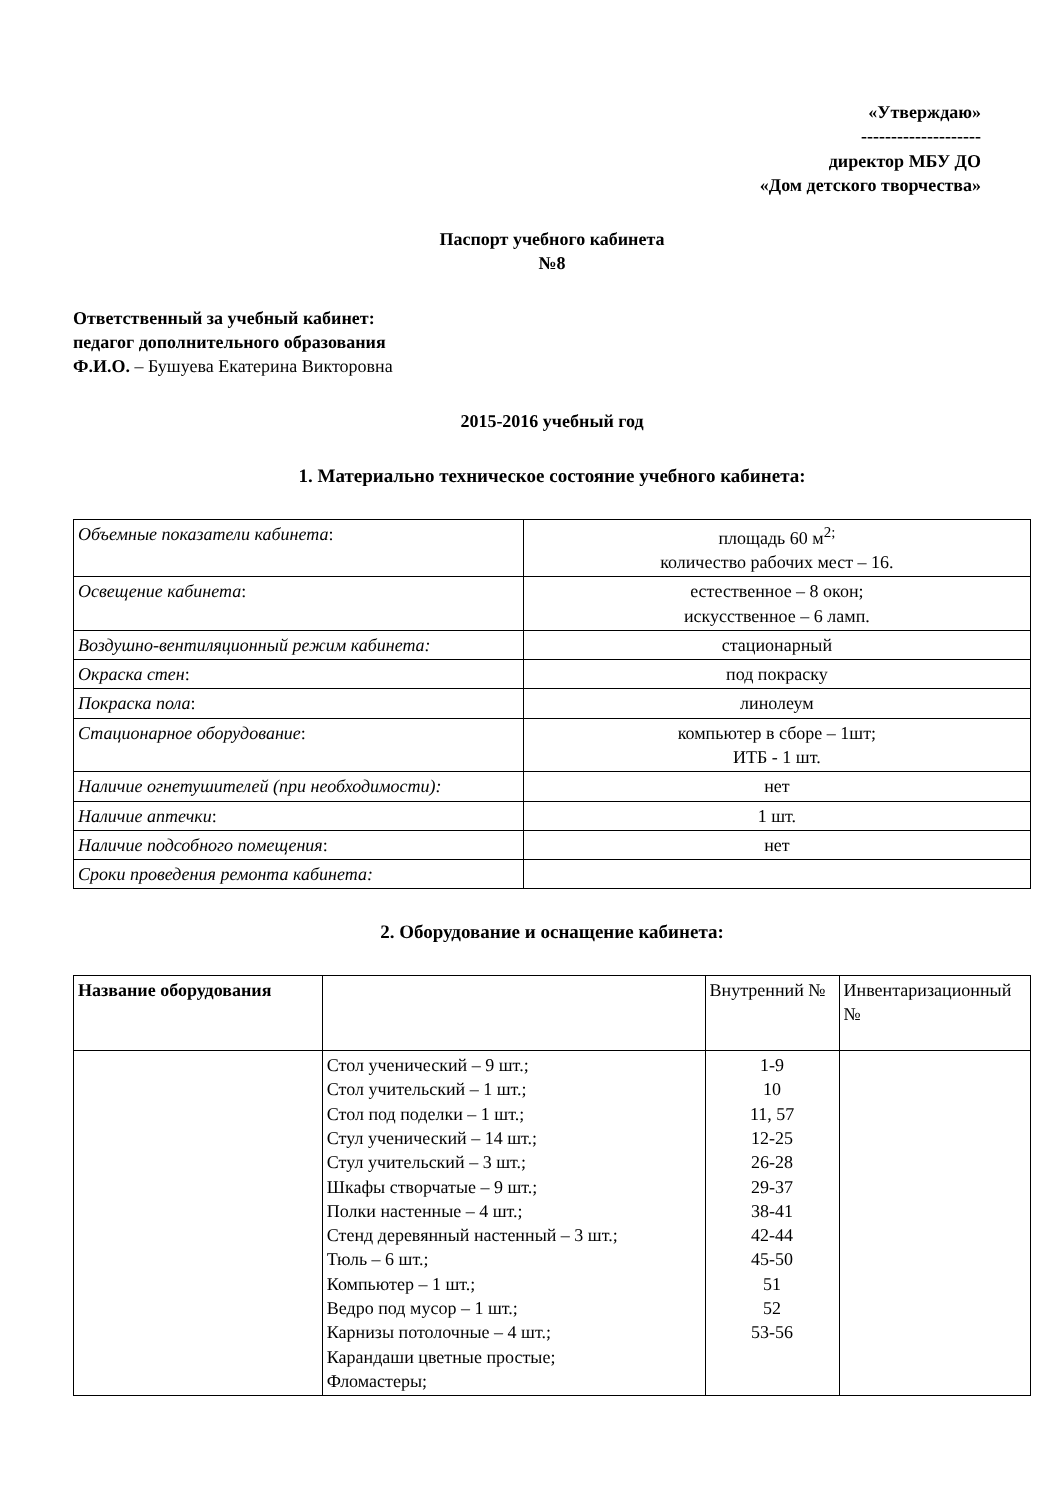«Утверждаю»
--------------------
директор МБУ ДО
«Дом детского творчества»
Паспорт учебного кабинета
№8
Ответственный за учебный кабинет:
педагог дополнительного образования
Ф.И.О. – Бушуева Екатерина Викторовна
2015-2016 учебный год
1. Материально техническое состояние учебного кабинета:
| Объемные показатели кабинета : | площадь 60 м<sup>2;</sup> количество рабочих мест – 16. |
| Освещение кабинета : | естественное – 8 окон; искусственное – 6 ламп. |
| Воздушно-вентиляционный режим кабинета: | стационарный |
| Окраска стен : | под покраску |
| Покраска пола : | линолеум |
| Стационарное оборудование : | компьютер в сборе – 1шт; ИТБ - 1 шт. |
| Наличие огнетушителей (при необходимости): | нет |
| Наличие аптечки : | 1 шт. |
| Наличие подсобного помещения : | нет |
| Сроки проведения ремонта кабинета: | |
2. Оборудование и оснащение кабинета:
| Название оборудования | | Внутренний № | Инвентаризационный № |
| --- | --- | --- | --- |
| | Стол ученический – 9 шт.; Стол учительский – 1 шт.; Стол под поделки – 1 шт.; Стул ученический – 14 шт.; Стул учительский – 3 шт.; Шкафы створчатые – 9 шт.; Полки настенные – 4 шт.; Стенд деревянный настенный – 3 шт.; Тюль – 6 шт.; Компьютер – 1 шт.; Ведро под мусор – 1 шт.; Карнизы потолочные – 4 шт.; Карандаши цветные простые; Фломастеры; | 1-9 10 11, 57 12-25 26-28 29-37 38-41 42-44 45-50 51 52 53-56 | |